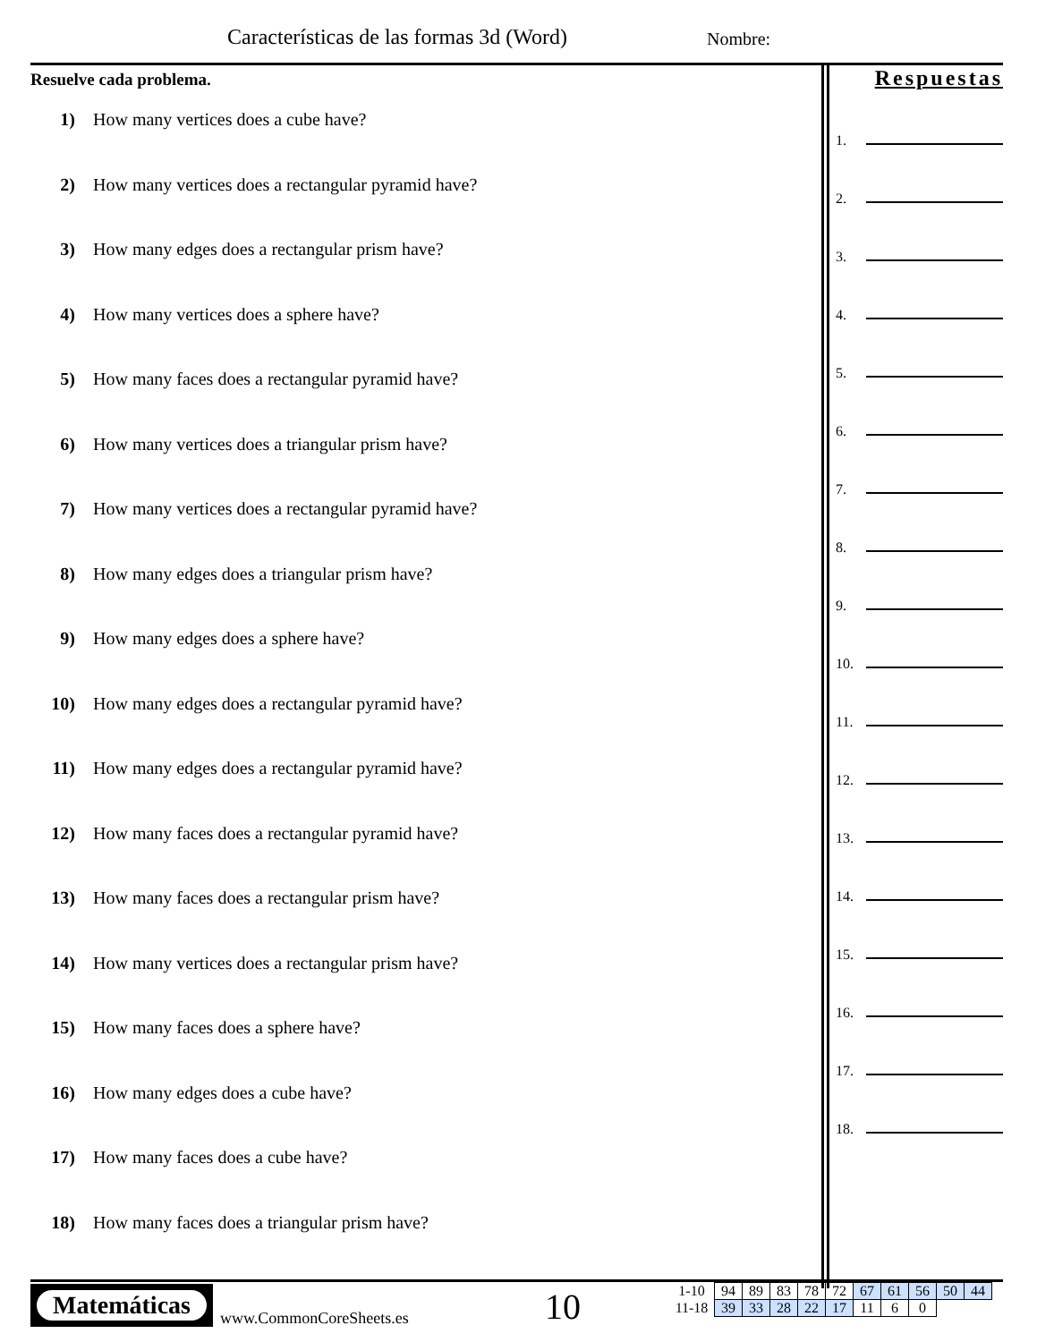Características de las formas 3d (Word)
Nombre:
Resuelve cada problema.
1) How many vertices does a cube have?
2) How many vertices does a rectangular pyramid have?
3) How many edges does a rectangular prism have?
4) How many vertices does a sphere have?
5) How many faces does a rectangular pyramid have?
6) How many vertices does a triangular prism have?
7) How many vertices does a rectangular pyramid have?
8) How many edges does a triangular prism have?
9) How many edges does a sphere have?
10) How many edges does a rectangular pyramid have?
11) How many edges does a rectangular pyramid have?
12) How many faces does a rectangular pyramid have?
13) How many faces does a rectangular prism have?
14) How many vertices does a rectangular prism have?
15) How many faces does a sphere have?
16) How many edges does a cube have?
17) How many faces does a cube have?
18) How many faces does a triangular prism have?
Respuestas
1.
2.
3.
4.
5.
6.
7.
8.
9.
10.
11.
12.
13.
14.
15.
16.
17.
18.
Matemáticas
www.CommonCoreSheets.es 10
| 1-10 | 94 | 89 | 83 | 78 | 72 | 67 | 61 | 56 | 50 | 44 |
| 11-18 | 39 | 33 | 28 | 22 | 17 | 11 | 6 | 0 | | |